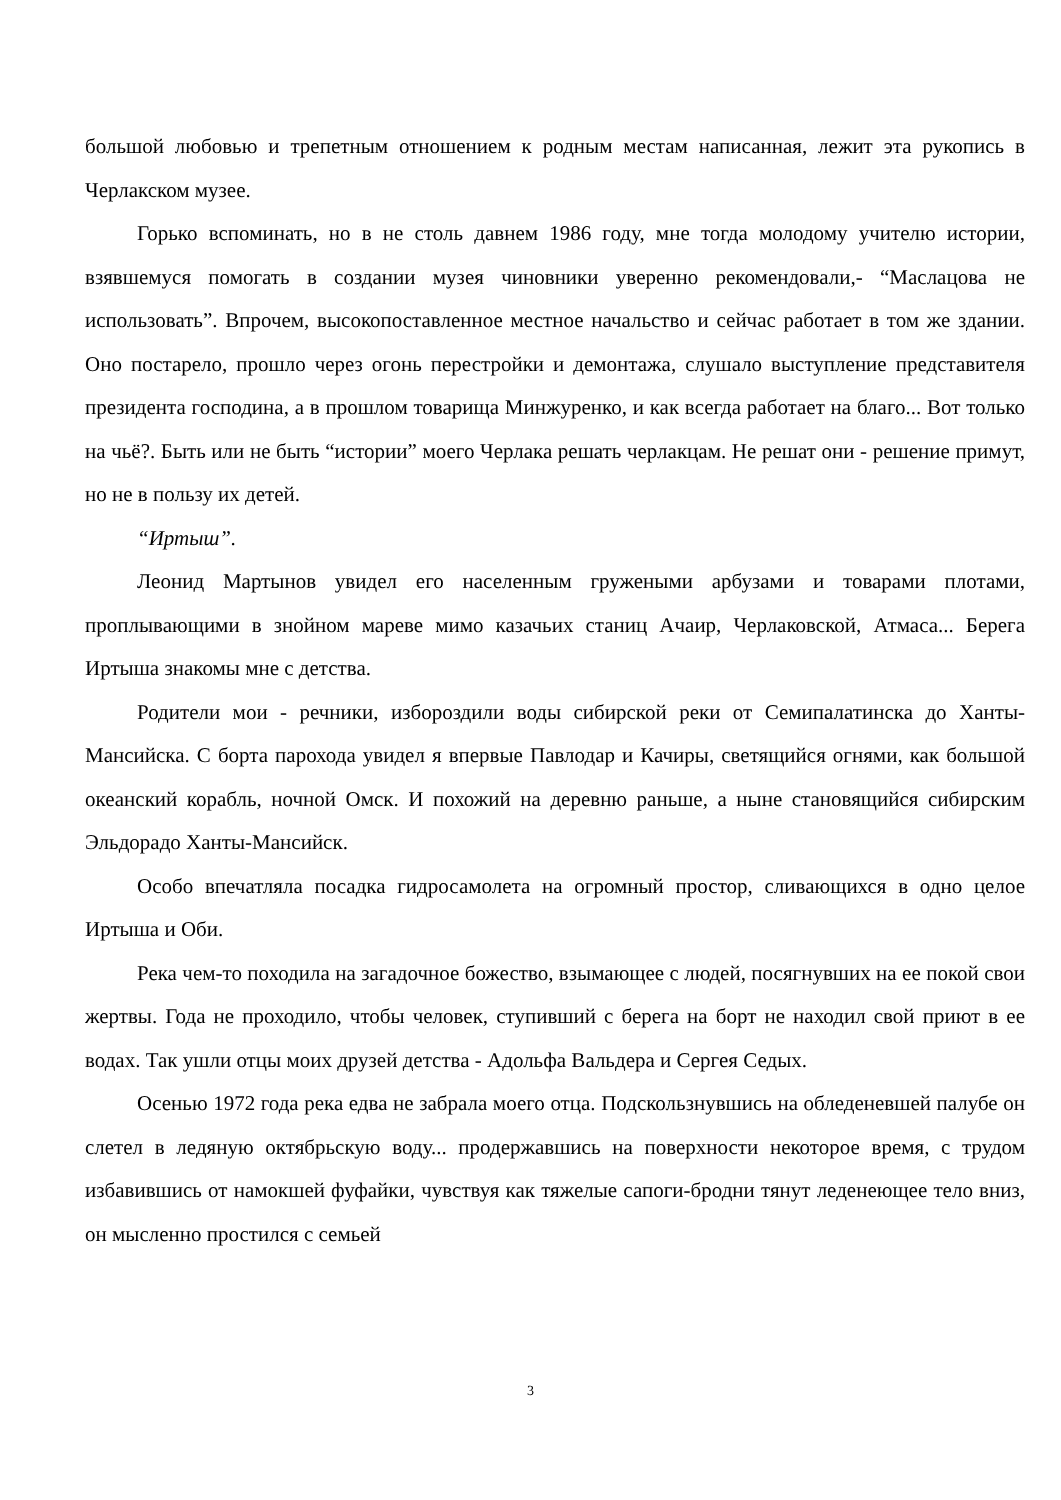большой любовью и трепетным отношением к родным местам написанная, лежит эта рукопись в Черлакском музее.
Горько вспоминать, но в не столь давнем 1986 году, мне тогда молодому учителю истории, взявшемуся помогать в создании музея чиновники уверенно рекомендовали,- “Маслацова не использовать”. Впрочем, высокопоставленное местное начальство и сейчас работает в том же здании. Оно постарело, прошло через огонь перестройки и демонтажа, слушало выступление представителя президента господина, а в прошлом товарища Минжуренко, и как всегда работает на благо... Вот только на чьё?. Быть или не быть “истории” моего Черлака решать черлакцам. Не решат они - решение примут, но не в пользу их детей.
“Иртыш”.
Леонид Мартынов увидел его населенным гружеными арбузами и товарами плотами, проплывающими в знойном мареве мимо казачьих станиц Ачаир, Черлаковской, Атмаса... Берега Иртыша знакомы мне с детства.
Родители мои - речники, избороздили воды сибирской реки от Семипалатинска до Ханты-Мансийска. С борта парохода увидел я впервые Павлодар и Качиры, светящийся огнями, как большой океанский корабль, ночной Омск. И похожий на деревню раньше, а ныне становящийся сибирским Эльдорадо Ханты-Мансийск.
Особо впечатляла посадка гидросамолета на огромный простор, сливающихся в одно целое Иртыша и Оби.
Река чем-то походила на загадочное божество, взымающее с людей, посягнувших на ее покой свои жертвы. Года не проходило, чтобы человек, ступивший с берега на борт не находил свой приют в ее водах. Так ушли отцы моих друзей детства - Адольфа Вальдера и Сергея Седых.
Осенью 1972 года река едва не забрала моего отца. Подскользнувшись на обледеневшей палубе он слетел в ледяную октябрьскую воду... продержавшись на поверхности некоторое время, с трудом избавившись от намокшей фуфайки, чувствуя как тяжелые сапоги-бродни тянут леденеющее тело вниз, он мысленно простился с семьей
3